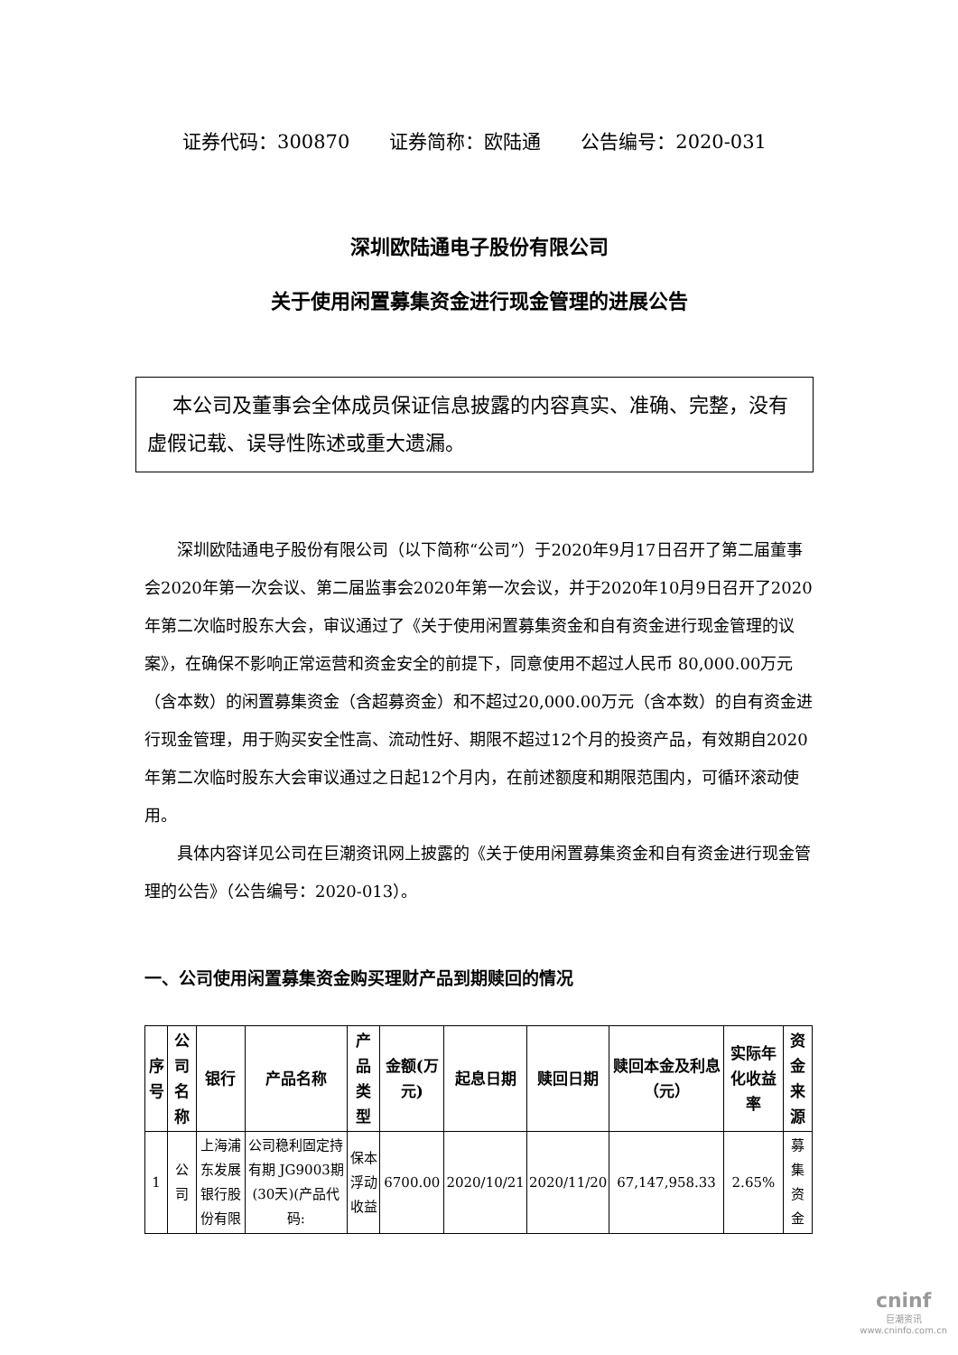证券代码：300870 证券简称：欧陆通 公告编号：2020-031
深圳欧陆通电子股份有限公司
关于使用闲置募集资金进行现金管理的进展公告
本公司及董事会全体成员保证信息披露的内容真实、准确、完整，没有虚假记载、误导性陈述或重大遗漏。
深圳欧陆通电子股份有限公司（以下简称“公司”）于2020年9月17日召开了第二届董事会2020年第一次会议、第二届监事会2020年第一次会议，并于2020年10月9日召开了2020年第二次临时股东大会，审议通过了《关于使用闲置募集资金和自有资金进行现金管理的议案》，在确保不影响正常运营和资金安全的前提下，同意使用不超过人民币 80,000.00万元（含本数）的闲置募集资金（含超募资金）和不超过20,000.00万元（含本数）的自有资金进行现金管理，用于购买安全性高、流动性好、期限不超过12个月的投资产品，有效期自2020年第二次临时股东大会审议通过之日起12个月内，在前述额度和期限范围内，可循环滚动使用。
具体内容详见公司在巨潮资讯网上披露的《关于使用闲置募集资金和自有资金进行现金管理的公告》（公告编号：2020-013）。
一、公司使用闲置募集资金购买理财产品到期赎回的情况
| 序号 | 公司名称 | 银行 | 产品名称 | 产品类型 | 金额(万元) | 起息日期 | 赎回日期 | 赎回本金及利息（元） | 实际年化收益率 | 资金来源 |
| --- | --- | --- | --- | --- | --- | --- | --- | --- | --- | --- |
| 1 | 公司 | 上海浦东发展银行股份有限 | 公司稳利固定持有期 JG9003期(30天)(产品代码: | 保本浮动收益 | 6700.00 | 2020/10/21 | 2020/11/20 | 67,147,958.33 | 2.65% | 募集资金 |
cninf
巨潮资讯
www.cninfo.com.cn